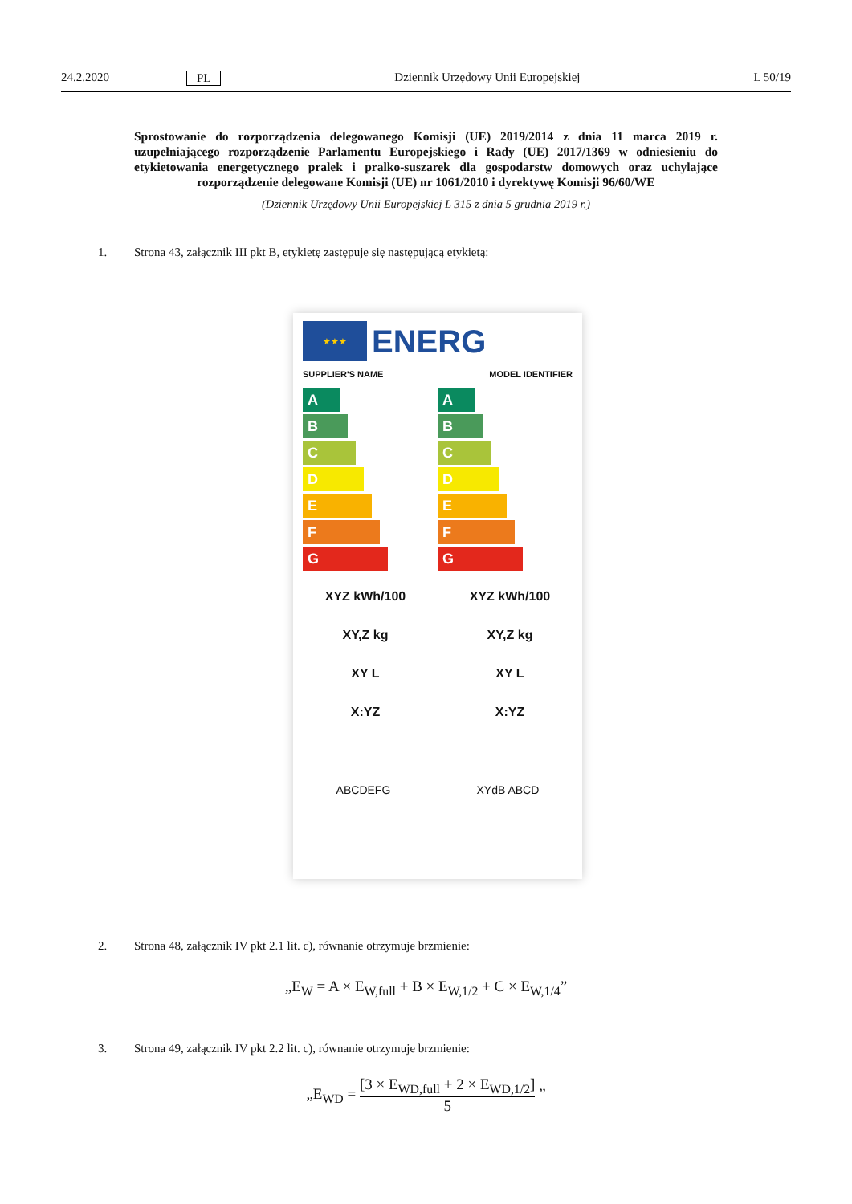24.2.2020 PL Dziennik Urzędowy Unii Europejskiej L 50/19
Sprostowanie do rozporządzenia delegowanego Komisji (UE) 2019/2014 z dnia 11 marca 2019 r. uzupełniającego rozporządzenie Parlamentu Europejskiego i Rady (UE) 2017/1369 w odniesieniu do etykietowania energetycznego pralek i pralko-suszarek dla gospodarstw domowych oraz uchylające rozporządzenie delegowane Komisji (UE) nr 1061/2010 i dyrektywę Komisji 96/60/WE
(Dziennik Urzędowy Unii Europejskiej L 315 z dnia 5 grudnia 2019 r.)
1. Strona 43, załącznik III pkt B, etykietę zastępuje się następującą etykietą:
★★★
ENERG
SUPPLIER'S NAME MODEL IDENTIFIER
A
B
C
D
E
F
G
A
B
C
D
E
F
G
XYZ kWh/100 XYZ kWh/100
XY,Z kg XY,Z kg
XY L XY L
X:YZ X:YZ
ABCDEFG XYdB ABCD
2. Strona 48, załącznik IV pkt 2.1 lit. c), równanie otrzymuje brzmienie:
„E<sub>W</sub> = A × E<sub>W,full</sub> + B × E<sub>W,1/2</sub> + C × E<sub>W,1/4</sub>”
3. Strona 49, załącznik IV pkt 2.2 lit. c), równanie otrzymuje brzmienie:
„E<sub>WD</sub> = [3 × E<sub>WD,full</sub> + 2 × E<sub>WD,1/2</sub>] 5 ”